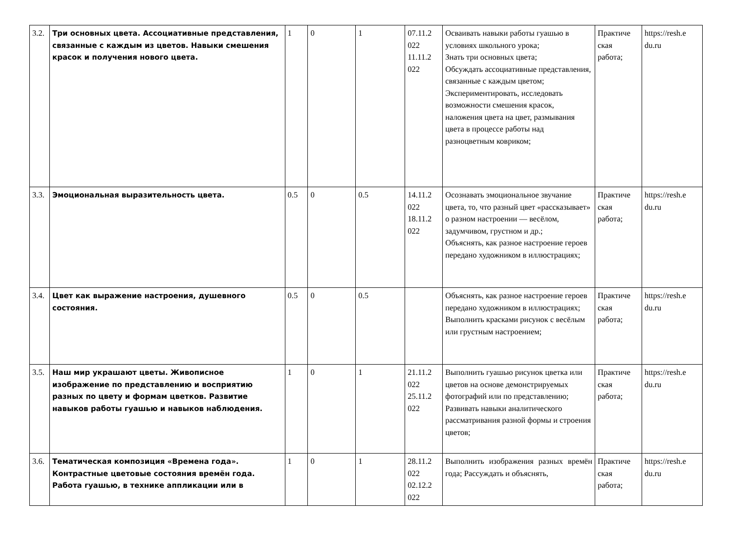| 3.2. | Три основных цвета. Ассоциативные представления, связанные с каждым из цветов. Навыки смешения красок и получения нового цвета. | 1 | 0 | 1 | 07.11.2 022 11.11.2 022 | Осваивать навыки работы гуашью в условиях школьного урока; Знать три основных цвета; Обсуждать ассоциативные представления, связанные с каждым цветом; Экспериментировать, исследовать возможности смешения красок, наложения цвета на цвет, размывания цвета в процессе работы над разноцветным ковриком; | Практиче ская работа; | https://resh.e du.ru |
| 3.3. | Эмоциональная выразительность цвета. | 0.5 | 0 | 0.5 | 14.11.2 022 18.11.2 022 | Осознавать эмоциональное звучание цвета, то, что разный цвет «рассказывает» о разном настроении — весёлом, задумчивом, грустном и др.; Объяснять, как разное настроение героев передано художником в иллюстрациях; | Практиче ская работа; | https://resh.e du.ru |
| 3.4. | Цвет как выражение настроения, душевного состояния. | 0.5 | 0 | 0.5 | | Объяснять, как разное настроение героев передано художником в иллюстрациях; Выполнить красками рисунок с весёлым или грустным настроением; | Практиче ская работа; | https://resh.e du.ru |
| 3.5. | Наш мир украшают цветы. Живописное изображение по представлению и восприятию разных по цвету и формам цветков. Развитие навыков работы гуашью и навыков наблюдения. | 1 | 0 | 1 | 21.11.2 022 25.11.2 022 | Выполнить гуашью рисунок цветка или цветов на основе демонстрируемых фотографий или по представлению; Развивать навыки аналитического рассматривания разной формы и строения цветов; | Практиче ская работа; | https://resh.e du.ru |
| 3.6. | Тематическая композиция «Времена года». Контрастные цветовые состояния времён года. Работа гуашью, в технике аппликации или в | 1 | 0 | 1 | 28.11.2 022 02.12.2 022 | Выполнить изображения разных времён года; Рассуждать и объяснять, | Практиче ская работа; | https://resh.e du.ru |